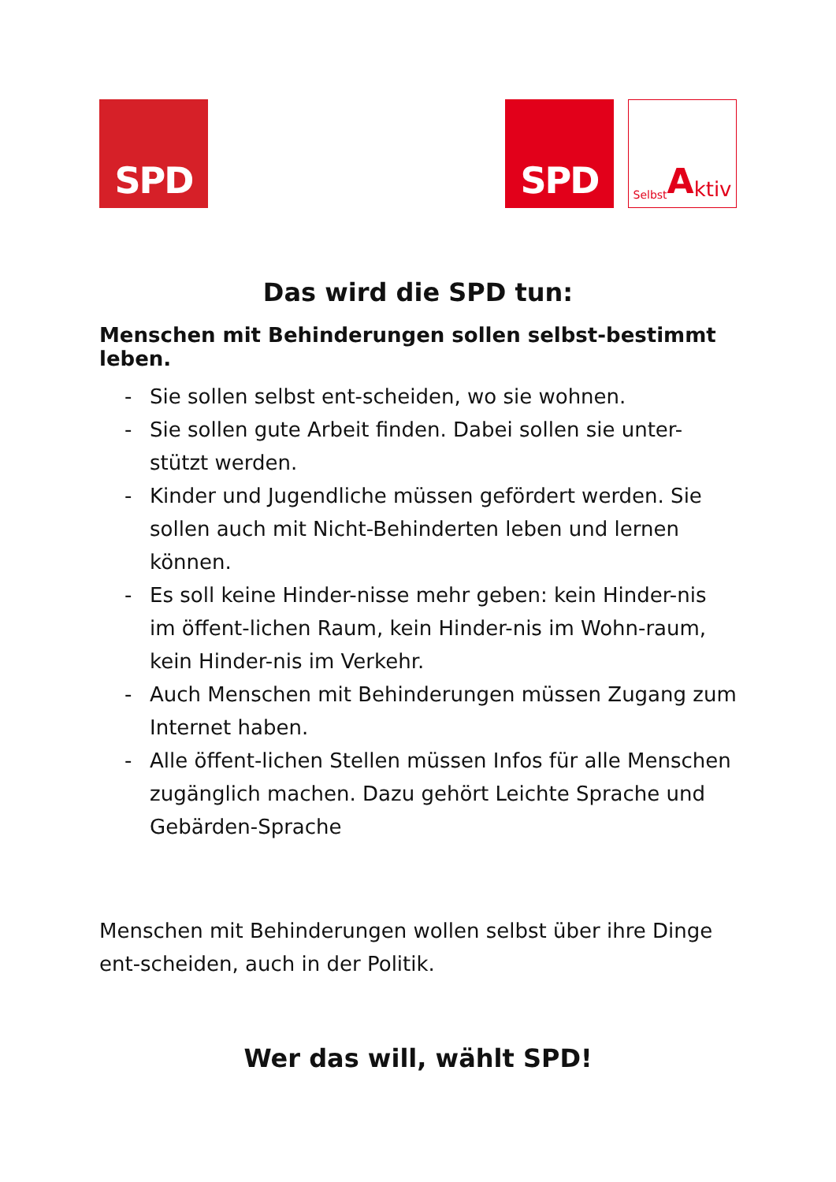SPD SPD
Selbst A ktiv
Das wird die SPD tun:
Menschen mit Behinderungen sollen selbst-bestimmt leben.
- Sie sollen selbst ent-scheiden, wo sie wohnen.
- Sie sollen gute Arbeit finden. Dabei sollen sie unter-stützt werden.
- Kinder und Jugendliche müssen gefördert werden. Sie sollen auch mit Nicht-Behinderten leben und lernen können.
- Es soll keine Hinder-nisse mehr geben: kein Hinder-nis im öffent-lichen Raum, kein Hinder-nis im Wohn-raum, kein Hinder-nis im Verkehr.
- Auch Menschen mit Behinderungen müssen Zugang zum Internet haben.
- Alle öffent-lichen Stellen müssen Infos für alle Menschen zugänglich machen. Dazu gehört Leichte Sprache und Gebärden-Sprache
Menschen mit Behinderungen wollen selbst über ihre Dinge ent-scheiden, auch in der Politik.
Wer das will, wählt SPD!